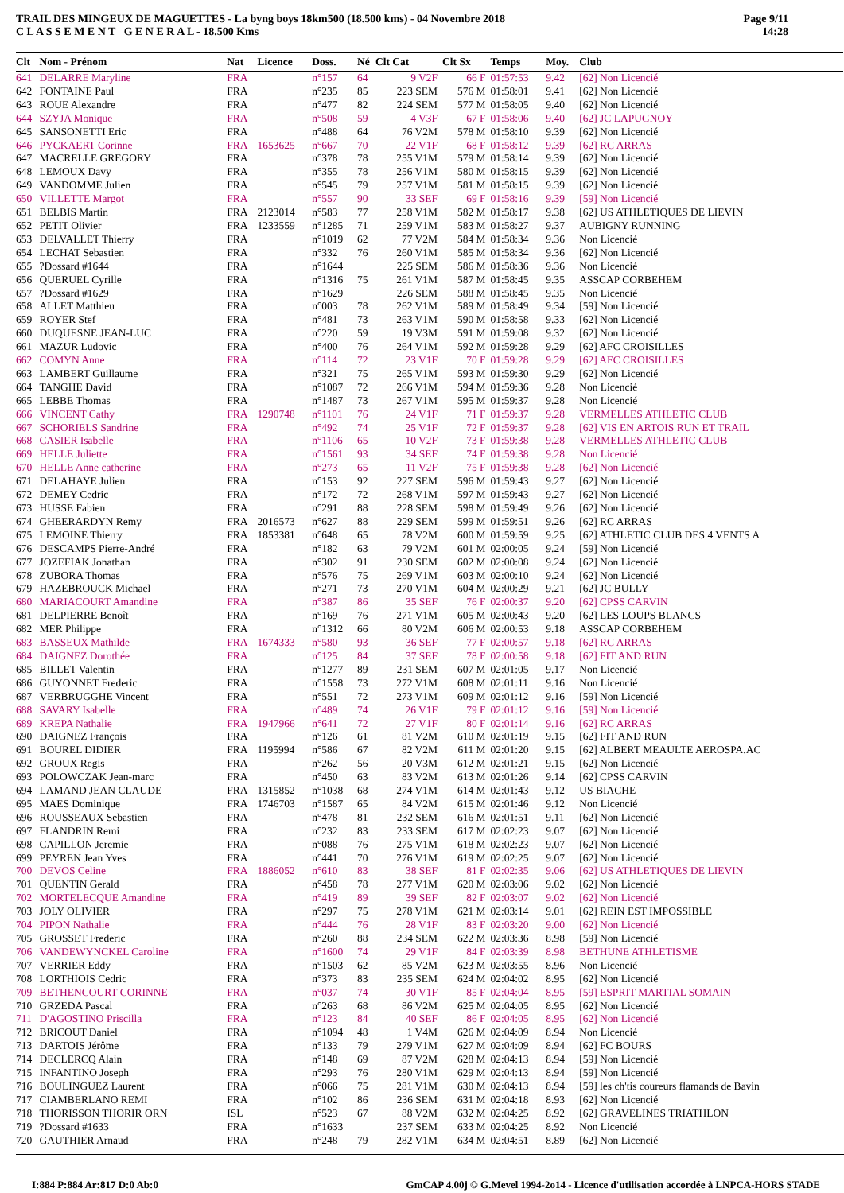TRAIL DES MINGEUX DE MAGUETTES - La byng boys 18km500 (18.500 kms) - 04 Novembre 2018
C L A S S E M E N T G E N E R A L - 18.500 Kms
Page 9/11
14:28
| Clt | Nom - Prénom | Nat | Licence | Doss. | Né | Clt Cat | Clt Sx | Temps | Moy. | Club |
| --- | --- | --- | --- | --- | --- | --- | --- | --- | --- | --- |
| 641 | DELARRE Maryline | FRA | | n°157 | 64 | 9 V2F | 66 F | 01:57:53 | 9.42 | [62] Non Licencié |
| 642 | FONTAINE Paul | FRA | | n°235 | 85 | 223 SEM | 576 M | 01:58:01 | 9.41 | [62] Non Licencié |
| 643 | ROUE Alexandre | FRA | | n°477 | 82 | 224 SEM | 577 M | 01:58:05 | 9.40 | [62] Non Licencié |
| 644 | SZYJA Monique | FRA | | n°508 | 59 | 4 V3F | 67 F | 01:58:06 | 9.40 | [62] JC LAPUGNOY |
| 645 | SANSONETTI Eric | FRA | | n°488 | 64 | 76 V2M | 578 M | 01:58:10 | 9.39 | [62] Non Licencié |
| 646 | PYCKAERT Corinne | FRA | 1653625 | n°667 | 70 | 22 V1F | 68 F | 01:58:12 | 9.39 | [62] RC ARRAS |
| 647 | MACRELLE GREGORY | FRA | | n°378 | 78 | 255 V1M | 579 M | 01:58:14 | 9.39 | [62] Non Licencié |
| 648 | LEMOUX Davy | FRA | | n°355 | 78 | 256 V1M | 580 M | 01:58:15 | 9.39 | [62] Non Licencié |
| 649 | VANDOMME Julien | FRA | | n°545 | 79 | 257 V1M | 581 M | 01:58:15 | 9.39 | [62] Non Licencié |
| 650 | VILLETTE Margot | FRA | | n°557 | 90 | 33 SEF | 69 F | 01:58:16 | 9.39 | [59] Non Licencié |
| 651 | BELBIS Martin | FRA | 2123014 | n°583 | 77 | 258 V1M | 582 M | 01:58:17 | 9.38 | [62] US ATHLETIQUES DE LIEVIN |
| 652 | PETIT Olivier | FRA | 1233559 | n°1285 | 71 | 259 V1M | 583 M | 01:58:27 | 9.37 | AUBIGNY RUNNING |
| 653 | DELVALLET Thierry | FRA | | n°1019 | 62 | 77 V2M | 584 M | 01:58:34 | 9.36 | Non Licencié |
| 654 | LECHAT Sebastien | FRA | | n°332 | 76 | 260 V1M | 585 M | 01:58:34 | 9.36 | [62] Non Licencié |
| 655 | ?Dossard #1644 | FRA | | n°1644 | | 225 SEM | 586 M | 01:58:36 | 9.36 | Non Licencié |
| 656 | QUERUEL Cyrille | FRA | | n°1316 | 75 | 261 V1M | 587 M | 01:58:45 | 9.35 | ASSCAP CORBEHEM |
| 657 | ?Dossard #1629 | FRA | | n°1629 | | 226 SEM | 588 M | 01:58:45 | 9.35 | Non Licencié |
| 658 | ALLET Matthieu | FRA | | n°003 | 78 | 262 V1M | 589 M | 01:58:49 | 9.34 | [59] Non Licencié |
| 659 | ROYER Stef | FRA | | n°481 | 73 | 263 V1M | 590 M | 01:58:58 | 9.33 | [62] Non Licencié |
| 660 | DUQUESNE JEAN-LUC | FRA | | n°220 | 59 | 19 V3M | 591 M | 01:59:08 | 9.32 | [62] Non Licencié |
| 661 | MAZUR Ludovic | FRA | | n°400 | 76 | 264 V1M | 592 M | 01:59:28 | 9.29 | [62] AFC CROISILLES |
| 662 | COMYN Anne | FRA | | n°114 | 72 | 23 V1F | 70 F | 01:59:28 | 9.29 | [62] AFC CROISILLES |
| 663 | LAMBERT Guillaume | FRA | | n°321 | 75 | 265 V1M | 593 M | 01:59:30 | 9.29 | [62] Non Licencié |
| 664 | TANGHE David | FRA | | n°1087 | 72 | 266 V1M | 594 M | 01:59:36 | 9.28 | Non Licencié |
| 665 | LEBBE Thomas | FRA | | n°1487 | 73 | 267 V1M | 595 M | 01:59:37 | 9.28 | Non Licencié |
| 666 | VINCENT Cathy | FRA | 1290748 | n°1101 | 76 | 24 V1F | 71 F | 01:59:37 | 9.28 | VERMELLES ATHLETIC CLUB |
| 667 | SCHORIELS Sandrine | FRA | | n°492 | 74 | 25 V1F | 72 F | 01:59:37 | 9.28 | [62] VIS EN ARTOIS RUN ET TRAIL |
| 668 | CASIER Isabelle | FRA | | n°1106 | 65 | 10 V2F | 73 F | 01:59:38 | 9.28 | VERMELLES ATHLETIC CLUB |
| 669 | HELLE Juliette | FRA | | n°1561 | 93 | 34 SEF | 74 F | 01:59:38 | 9.28 | Non Licencié |
| 670 | HELLE Anne catherine | FRA | | n°273 | 65 | 11 V2F | 75 F | 01:59:38 | 9.28 | [62] Non Licencié |
| 671 | DELAHAYE Julien | FRA | | n°153 | 92 | 227 SEM | 596 M | 01:59:43 | 9.27 | [62] Non Licencié |
| 672 | DEMEY Cedric | FRA | | n°172 | 72 | 268 V1M | 597 M | 01:59:43 | 9.27 | [62] Non Licencié |
| 673 | HUSSE Fabien | FRA | | n°291 | 88 | 228 SEM | 598 M | 01:59:49 | 9.26 | [62] Non Licencié |
| 674 | GHEERARDYN Remy | FRA | 2016573 | n°627 | 88 | 229 SEM | 599 M | 01:59:51 | 9.26 | [62] RC ARRAS |
| 675 | LEMOINE Thierry | FRA | 1853381 | n°648 | 65 | 78 V2M | 600 M | 01:59:59 | 9.25 | [62] ATHLETIC CLUB DES 4 VENTS A |
| 676 | DESCAMPS Pierre-André | FRA | | n°182 | 63 | 79 V2M | 601 M | 02:00:05 | 9.24 | [59] Non Licencié |
| 677 | JOZEFIAK Jonathan | FRA | | n°302 | 91 | 230 SEM | 602 M | 02:00:08 | 9.24 | [62] Non Licencié |
| 678 | ZUBORA Thomas | FRA | | n°576 | 75 | 269 V1M | 603 M | 02:00:10 | 9.24 | [62] Non Licencié |
| 679 | HAZEBROUCK Michael | FRA | | n°271 | 73 | 270 V1M | 604 M | 02:00:29 | 9.21 | [62] JC BULLY |
| 680 | MARIACOURT Amandine | FRA | | n°387 | 86 | 35 SEF | 76 F | 02:00:37 | 9.20 | [62] CPSS CARVIN |
| 681 | DELPIERRE Benoît | FRA | | n°169 | 76 | 271 V1M | 605 M | 02:00:43 | 9.20 | [62] LES LOUPS BLANCS |
| 682 | MER Philippe | FRA | | n°1312 | 66 | 80 V2M | 606 M | 02:00:53 | 9.18 | ASSCAP CORBEHEM |
| 683 | BASSEUX Mathilde | FRA | 1674333 | n°580 | 93 | 36 SEF | 77 F | 02:00:57 | 9.18 | [62] RC ARRAS |
| 684 | DAIGNEZ Dorothée | FRA | | n°125 | 84 | 37 SEF | 78 F | 02:00:58 | 9.18 | [62] FIT AND RUN |
| 685 | BILLET Valentin | FRA | | n°1277 | 89 | 231 SEM | 607 M | 02:01:05 | 9.17 | Non Licencié |
| 686 | GUYONNET Frederic | FRA | | n°1558 | 73 | 272 V1M | 608 M | 02:01:11 | 9.16 | Non Licencié |
| 687 | VERBRUGGHE Vincent | FRA | | n°551 | 72 | 273 V1M | 609 M | 02:01:12 | 9.16 | [59] Non Licencié |
| 688 | SAVARY Isabelle | FRA | | n°489 | 74 | 26 V1F | 79 F | 02:01:12 | 9.16 | [59] Non Licencié |
| 689 | KREPA Nathalie | FRA | 1947966 | n°641 | 72 | 27 V1F | 80 F | 02:01:14 | 9.16 | [62] RC ARRAS |
| 690 | DAIGNEZ François | FRA | | n°126 | 61 | 81 V2M | 610 M | 02:01:19 | 9.15 | [62] FIT AND RUN |
| 691 | BOUREL DIDIER | FRA | 1195994 | n°586 | 67 | 82 V2M | 611 M | 02:01:20 | 9.15 | [62] ALBERT MEAULTE AEROSPA.AC |
| 692 | GROUX Regis | FRA | | n°262 | 56 | 20 V3M | 612 M | 02:01:21 | 9.15 | [62] Non Licencié |
| 693 | POLOWCZAK Jean-marc | FRA | | n°450 | 63 | 83 V2M | 613 M | 02:01:26 | 9.14 | [62] CPSS CARVIN |
| 694 | LAMAND JEAN CLAUDE | FRA | 1315852 | n°1038 | 68 | 274 V1M | 614 M | 02:01:43 | 9.12 | US BIACHE |
| 695 | MAES Dominique | FRA | 1746703 | n°1587 | 65 | 84 V2M | 615 M | 02:01:46 | 9.12 | Non Licencié |
| 696 | ROUSSEAUX Sebastien | FRA | | n°478 | 81 | 232 SEM | 616 M | 02:01:51 | 9.11 | [62] Non Licencié |
| 697 | FLANDRIN Remi | FRA | | n°232 | 83 | 233 SEM | 617 M | 02:02:23 | 9.07 | [62] Non Licencié |
| 698 | CAPILLON Jeremie | FRA | | n°088 | 76 | 275 V1M | 618 M | 02:02:23 | 9.07 | [62] Non Licencié |
| 699 | PEYREN Jean Yves | FRA | | n°441 | 70 | 276 V1M | 619 M | 02:02:25 | 9.07 | [62] Non Licencié |
| 700 | DEVOS Celine | FRA | 1886052 | n°610 | 83 | 38 SEF | 81 F | 02:02:35 | 9.06 | [62] US ATHLETIQUES DE LIEVIN |
| 701 | QUENTIN Gerald | FRA | | n°458 | 78 | 277 V1M | 620 M | 02:03:06 | 9.02 | [62] Non Licencié |
| 702 | MORTELECQUE Amandine | FRA | | n°419 | 89 | 39 SEF | 82 F | 02:03:07 | 9.02 | [62] Non Licencié |
| 703 | JOLY OLIVIER | FRA | | n°297 | 75 | 278 V1M | 621 M | 02:03:14 | 9.01 | [62] REIN EST IMPOSSIBLE |
| 704 | PIPON Nathalie | FRA | | n°444 | 76 | 28 V1F | 83 F | 02:03:20 | 9.00 | [62] Non Licencié |
| 705 | GROSSET Frederic | FRA | | n°260 | 88 | 234 SEM | 622 M | 02:03:36 | 8.98 | [59] Non Licencié |
| 706 | VANDEWYNCKEL Caroline | FRA | | n°1600 | 74 | 29 V1F | 84 F | 02:03:39 | 8.98 | BETHUNE ATHLETISME |
| 707 | VERRIER Eddy | FRA | | n°1503 | 62 | 85 V2M | 623 M | 02:03:55 | 8.96 | Non Licencié |
| 708 | LORTHIOIS Cedric | FRA | | n°373 | 83 | 235 SEM | 624 M | 02:04:02 | 8.95 | [62] Non Licencié |
| 709 | BETHENCOURT CORINNE | FRA | | n°037 | 74 | 30 V1F | 85 F | 02:04:04 | 8.95 | [59] ESPRIT MARTIAL SOMAIN |
| 710 | GRZEDA Pascal | FRA | | n°263 | 68 | 86 V2M | 625 M | 02:04:05 | 8.95 | [62] Non Licencié |
| 711 | D'AGOSTINO Priscilla | FRA | | n°123 | 84 | 40 SEF | 86 F | 02:04:05 | 8.95 | [62] Non Licencié |
| 712 | BRICOUT Daniel | FRA | | n°1094 | 48 | 1 V4M | 626 M | 02:04:09 | 8.94 | Non Licencié |
| 713 | DARTOIS Jérôme | FRA | | n°133 | 79 | 279 V1M | 627 M | 02:04:09 | 8.94 | [62] FC BOURS |
| 714 | DECLERCQ Alain | FRA | | n°148 | 69 | 87 V2M | 628 M | 02:04:13 | 8.94 | [59] Non Licencié |
| 715 | INFANTINO Joseph | FRA | | n°293 | 76 | 280 V1M | 629 M | 02:04:13 | 8.94 | [59] Non Licencié |
| 716 | BOULINGUEZ Laurent | FRA | | n°066 | 75 | 281 V1M | 630 M | 02:04:13 | 8.94 | [59] les ch'tis coureurs flamands de Bavin |
| 717 | CIAMBERLANO REMI | FRA | | n°102 | 86 | 236 SEM | 631 M | 02:04:18 | 8.93 | [62] Non Licencié |
| 718 | THORISSON THORIR ORN | ISL | | n°523 | 67 | 88 V2M | 632 M | 02:04:25 | 8.92 | [62] GRAVELINES TRIATHLON |
| 719 | ?Dossard #1633 | FRA | | n°1633 | | 237 SEM | 633 M | 02:04:25 | 8.92 | Non Licencié |
| 720 | GAUTHIER Arnaud | FRA | | n°248 | 79 | 282 V1M | 634 M | 02:04:51 | 8.89 | [62] Non Licencié |
I:884 P:884 Ar:817 D:0 Ab:0 GmCAP 4.00j © G.Mevel 1994-2o14 - Licence d'utilisation accordée à LNPCA-HORS STADE